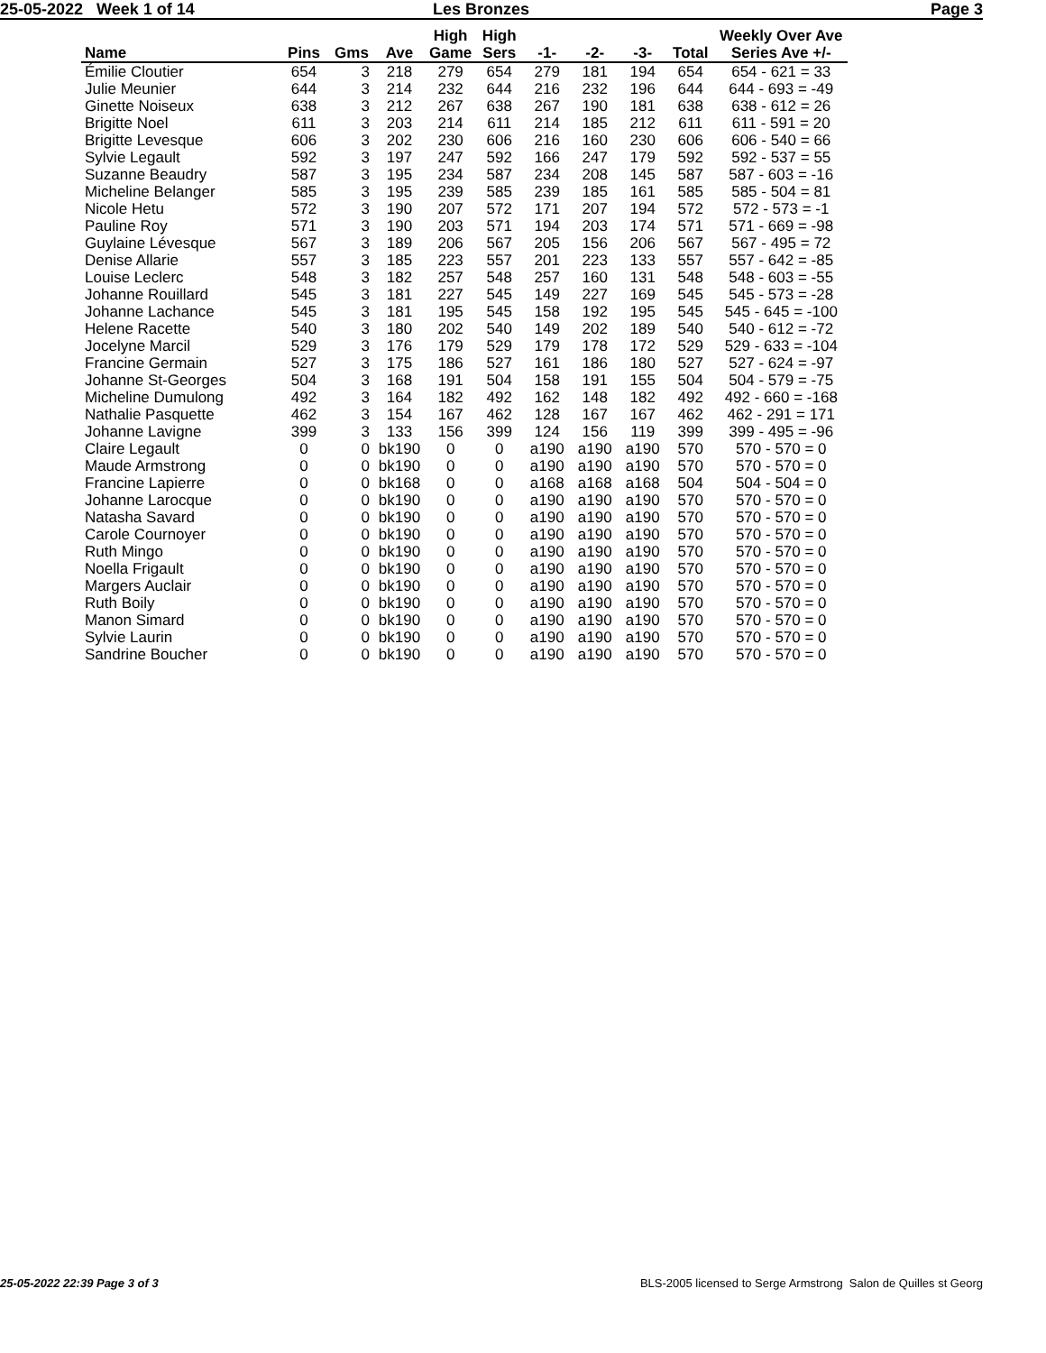25-05-2022 Week 1 of 14 Les Bronzes Page 3
| Name | Pins | Gms | Ave | High Game | High Sers | -1- | -2- | -3- | Total | Weekly Over Ave Series Ave +/- |
| --- | --- | --- | --- | --- | --- | --- | --- | --- | --- | --- |
| Émilie Cloutier | 654 | 3 | 218 | 279 | 654 | 279 | 181 | 194 | 654 | 654 - 621 = 33 |
| Julie Meunier | 644 | 3 | 214 | 232 | 644 | 216 | 232 | 196 | 644 | 644 - 693 = -49 |
| Ginette Noiseux | 638 | 3 | 212 | 267 | 638 | 267 | 190 | 181 | 638 | 638 - 612 = 26 |
| Brigitte Noel | 611 | 3 | 203 | 214 | 611 | 214 | 185 | 212 | 611 | 611 - 591 = 20 |
| Brigitte Levesque | 606 | 3 | 202 | 230 | 606 | 216 | 160 | 230 | 606 | 606 - 540 = 66 |
| Sylvie Legault | 592 | 3 | 197 | 247 | 592 | 166 | 247 | 179 | 592 | 592 - 537 = 55 |
| Suzanne Beaudry | 587 | 3 | 195 | 234 | 587 | 234 | 208 | 145 | 587 | 587 - 603 = -16 |
| Micheline Belanger | 585 | 3 | 195 | 239 | 585 | 239 | 185 | 161 | 585 | 585 - 504 = 81 |
| Nicole Hetu | 572 | 3 | 190 | 207 | 572 | 171 | 207 | 194 | 572 | 572 - 573 = -1 |
| Pauline Roy | 571 | 3 | 190 | 203 | 571 | 194 | 203 | 174 | 571 | 571 - 669 = -98 |
| Guylaine Lévesque | 567 | 3 | 189 | 206 | 567 | 205 | 156 | 206 | 567 | 567 - 495 = 72 |
| Denise Allarie | 557 | 3 | 185 | 223 | 557 | 201 | 223 | 133 | 557 | 557 - 642 = -85 |
| Louise Leclerc | 548 | 3 | 182 | 257 | 548 | 257 | 160 | 131 | 548 | 548 - 603 = -55 |
| Johanne Rouillard | 545 | 3 | 181 | 227 | 545 | 149 | 227 | 169 | 545 | 545 - 573 = -28 |
| Johanne Lachance | 545 | 3 | 181 | 195 | 545 | 158 | 192 | 195 | 545 | 545 - 645 = -100 |
| Helene Racette | 540 | 3 | 180 | 202 | 540 | 149 | 202 | 189 | 540 | 540 - 612 = -72 |
| Jocelyne Marcil | 529 | 3 | 176 | 179 | 529 | 179 | 178 | 172 | 529 | 529 - 633 = -104 |
| Francine Germain | 527 | 3 | 175 | 186 | 527 | 161 | 186 | 180 | 527 | 527 - 624 = -97 |
| Johanne St-Georges | 504 | 3 | 168 | 191 | 504 | 158 | 191 | 155 | 504 | 504 - 579 = -75 |
| Micheline Dumulong | 492 | 3 | 164 | 182 | 492 | 162 | 148 | 182 | 492 | 492 - 660 = -168 |
| Nathalie Pasquette | 462 | 3 | 154 | 167 | 462 | 128 | 167 | 167 | 462 | 462 - 291 = 171 |
| Johanne Lavigne | 399 | 3 | 133 | 156 | 399 | 124 | 156 | 119 | 399 | 399 - 495 = -96 |
| Claire Legault | 0 | 0 | bk190 | 0 | 0 | a190 | a190 | a190 | 570 | 570 - 570 = 0 |
| Maude Armstrong | 0 | 0 | bk190 | 0 | 0 | a190 | a190 | a190 | 570 | 570 - 570 = 0 |
| Francine Lapierre | 0 | 0 | bk168 | 0 | 0 | a168 | a168 | a168 | 504 | 504 - 504 = 0 |
| Johanne Larocque | 0 | 0 | bk190 | 0 | 0 | a190 | a190 | a190 | 570 | 570 - 570 = 0 |
| Natasha Savard | 0 | 0 | bk190 | 0 | 0 | a190 | a190 | a190 | 570 | 570 - 570 = 0 |
| Carole Cournoyer | 0 | 0 | bk190 | 0 | 0 | a190 | a190 | a190 | 570 | 570 - 570 = 0 |
| Ruth Mingo | 0 | 0 | bk190 | 0 | 0 | a190 | a190 | a190 | 570 | 570 - 570 = 0 |
| Noella Frigault | 0 | 0 | bk190 | 0 | 0 | a190 | a190 | a190 | 570 | 570 - 570 = 0 |
| Margers Auclair | 0 | 0 | bk190 | 0 | 0 | a190 | a190 | a190 | 570 | 570 - 570 = 0 |
| Ruth Boily | 0 | 0 | bk190 | 0 | 0 | a190 | a190 | a190 | 570 | 570 - 570 = 0 |
| Manon Simard | 0 | 0 | bk190 | 0 | 0 | a190 | a190 | a190 | 570 | 570 - 570 = 0 |
| Sylvie Laurin | 0 | 0 | bk190 | 0 | 0 | a190 | a190 | a190 | 570 | 570 - 570 = 0 |
| Sandrine Boucher | 0 | 0 | bk190 | 0 | 0 | a190 | a190 | a190 | 570 | 570 - 570 = 0 |
25-05-2022 22:39 Page 3 of 3 BLS-2005 licensed to Serge Armstrong Salon de Quilles st Georg